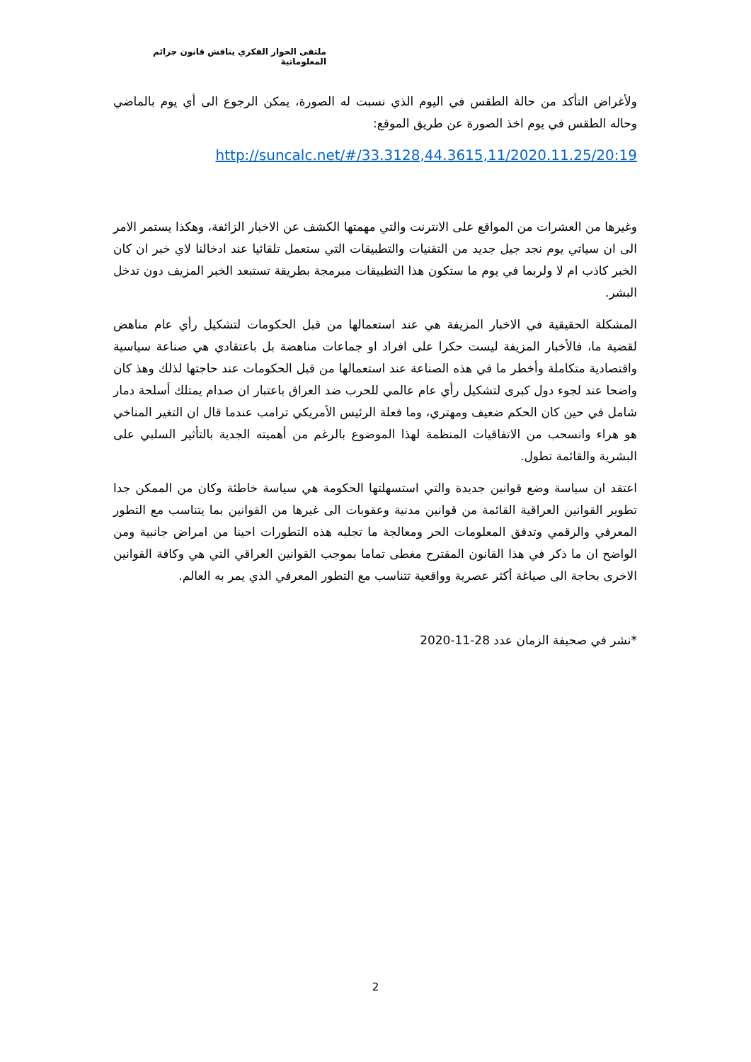ملتقى الحوار الفكري يناقش قانون جرائم المعلوماتية
ولأغراض التأكد من حالة الطقس في اليوم الذي نسبت له الصورة، يمكن الرجوع الى أي يوم بالماضي وحاله الطقس في يوم اخذ الصورة عن طريق الموقع:
http://suncalc.net/#/33.3128,44.3615,11/2020.11.25/20:19
وغيرها من العشرات من المواقع على الانترنت والتي مهمتها الكشف عن الاخبار الزائفة، وهكذا يستمر الامر الى ان سياتي يوم نجد جيل جديد من التقنيات والتطبيقات التي ستعمل تلقائيا عند ادخالنا لاي خبر ان كان الخبر كاذب ام لا ولربما في يوم ما ستكون هذا التطبيقات مبرمجة بطريقة تستبعد الخبر المزيف دون تدخل البشر.
المشكلة الحقيقية في الاخبار المزيفة هي عند استعمالها من قبل الحكومات لتشكيل رأي عام مناهض لقضية ما، فالأخبار المزيفة ليست حكرا على افراد او جماعات مناهضة بل باعتقادي هي صناعة سياسية واقتصادية متكاملة وأخطر ما في هذه الصناعة عند استعمالها من قبل الحكومات عند حاجتها لذلك وهذ كان واضحا عند لجوء دول كبرى لتشكيل رأي عام عالمي للحرب ضد العراق باعتبار ان صدام يمتلك أسلحة دمار شامل في حين كان الحكم ضعيف ومهتري، وما فعلة الرئيس الأمريكي ترامب عندما قال ان التغير المناخي هو هراء وانسحب من الاتفاقيات المنظمة لهذا الموضوع بالرغم من أهميته الجدية بالتأثير السلبي على البشرية والقائمة تطول.
اعتقد ان سياسة وضع قوانين جديدة والتي استسهلتها الحكومة هي سياسة خاطئة وكان من الممكن جدا تطوير القوانين العراقية القائمة من قوانين مدنية وعقوبات الى غيرها من القوانين بما يتناسب مع التطور المعرفي والرقمي وتدفق المعلومات الحر ومعالجة ما تجلبه هذه التطورات احينا من امراض جانبية ومن الواضح ان ما ذكر في هذا القانون المقترح مغطى تماما بموجب القوانين العراقي التي هي وكافة القوانين الاخرى بحاجة الى صياغة أكثر عصرية وواقعية تتناسب مع التطور المعرفي الذي يمر به العالم.
*نشر في صحيفة الزمان عدد 28-11-2020
2